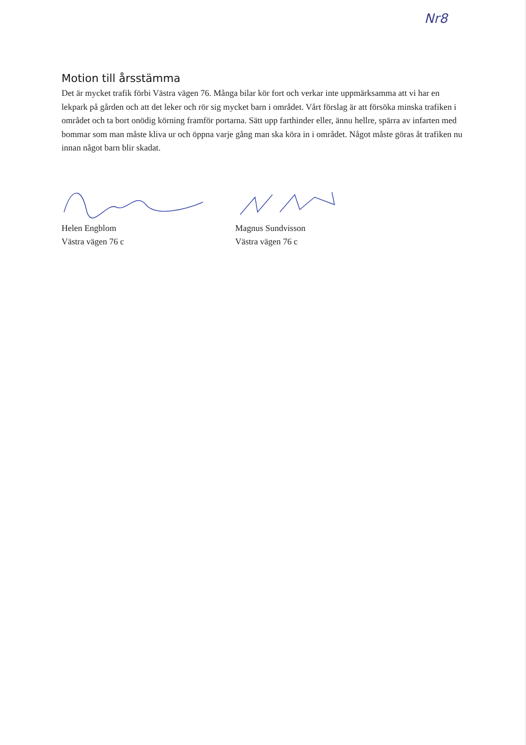Nr8
Motion till årsstämma
Det är mycket trafik förbi Västra vägen 76. Många bilar kör fort och verkar inte uppmärksamma att vi har en lekpark på gården och att det leker och rör sig mycket barn i området. Vårt förslag är att försöka minska trafiken i området och ta bort onödig körning framför portarna. Sätt upp farthinder eller, ännu hellre, spärra av infarten med bommar som man måste kliva ur och öppna varje gång man ska köra in i området. Något måste göras åt trafiken nu innan något barn blir skadat.
Helen Engblom
Västra vägen 76 c
Magnus Sundvisson
Västra vägen 76 c